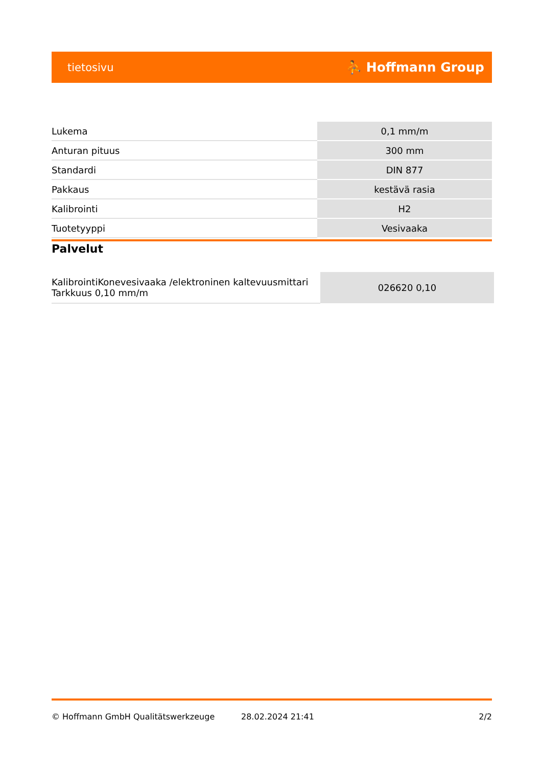tietosivu ⛹ Hoffmann Group
| Lukema | 0,1 mm/m |
| Anturan pituus | 300 mm |
| Standardi | DIN 877 |
| Pakkaus | kestävä rasia |
| Kalibrointi | H2 |
| Tuotetyyppi | Vesivaaka |
Palvelut
| KalibrointiKonevesivaaka /elektroninen kaltevuusmittari Tarkkuus 0,10 mm/m | 026620 0,10 |
© Hoffmann GmbH Qualitätswerkzeuge 28.02.2024 21:41 2/2